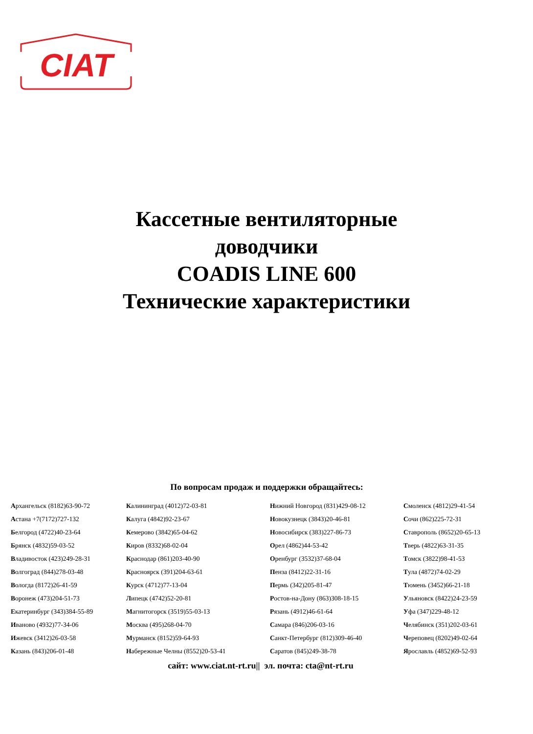CIAT
Кассетные вентиляторные
доводчики
COADIS LINE 600
Технические характеристики
По вопросам продаж и поддержки обращайтесь:
| А рхангельск (8182)63-90-72 | К алининград (4012)72-03-81 | Н ижний Новгород (831)429-08-12 | С моленск (4812)29-41-54 |
| А стана +7(7172)727-132 | К алуга (4842)92-23-67 | Н овокузнецк (3843)20-46-81 | С очи (862)225-72-31 |
| Б елгород (4722)40-23-64 | К емерово (3842)65-04-62 | Н овосибирск (383)227-86-73 | С таврополь (8652)20-65-13 |
| Б рянск (4832)59-03-52 | К иров (8332)68-02-04 | О рел (4862)44-53-42 | Т верь (4822)63-31-35 |
| В ладивосток (423)249-28-31 | К раснодар (861)203-40-90 | О ренбург (3532)37-68-04 | Т омск (3822)98-41-53 |
| В олгоград (844)278-03-48 | К расноярск (391)204-63-61 | П енза (8412)22-31-16 | Т ула (4872)74-02-29 |
| В ологда (8172)26-41-59 | К урск (4712)77-13-04 | П ермь (342)205-81-47 | Т юмень (3452)66-21-18 |
| В оронеж (473)204-51-73 | Л ипецк (4742)52-20-81 | Р остов-на-Дону (863)308-18-15 | У льяновск (8422)24-23-59 |
| Е катеринбург (343)384-55-89 | М агнитогорск (3519)55-03-13 | Р язань (4912)46-61-64 | У фа (347)229-48-12 |
| И ваново (4932)77-34-06 | М осква (495)268-04-70 | С амара (846)206-03-16 | Ч елябинск (351)202-03-61 |
| И жевск (3412)26-03-58 | М урманск (8152)59-64-93 | С анкт-Петербург (812)309-46-40 | Ч ереповец (8202)49-02-64 |
| К азань (843)206-01-48 | Н абережные Челны (8552)20-53-41 | С аратов (845)249-38-78 | Я рославль (4852)69-52-93 |
сайт: www.ciat.nt-rt.ru|| эл. почта: cta@nt-rt.ru